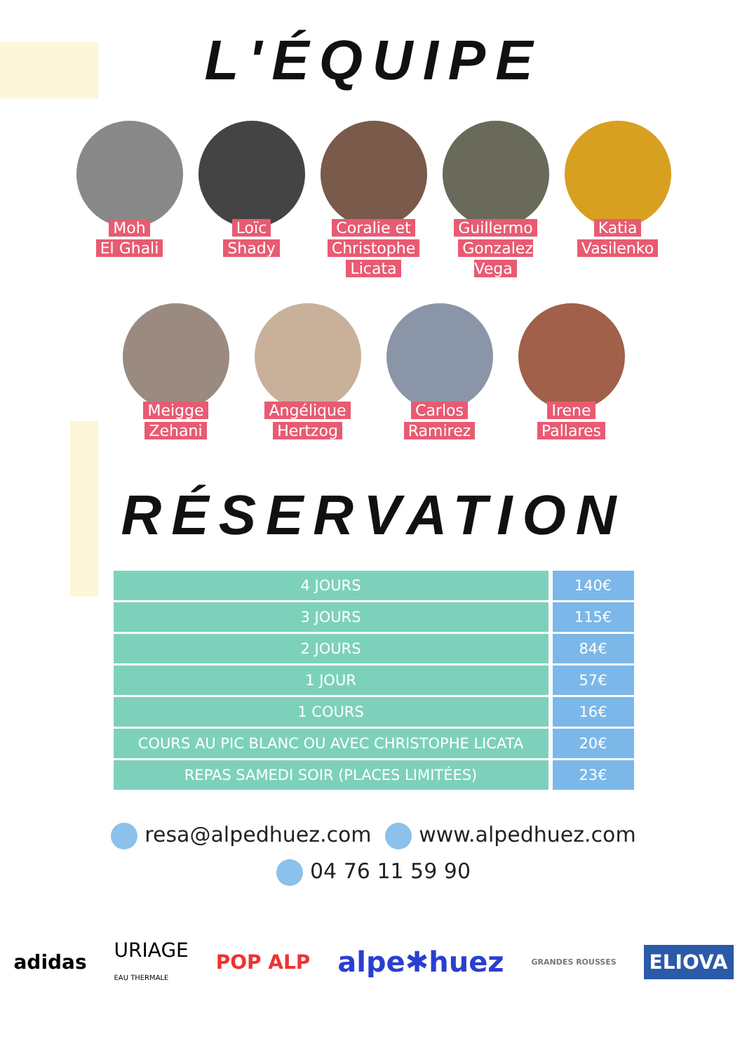L'ÉQUIPE
Moh
El Ghali
Loïc
Shady
Coralie et
Christophe
Licata
Guillermo
Gonzalez Vega
Katia
Vasilenko
Meigge
Zehani
Angélique
Hertzog
Carlos
Ramirez
Irene
Pallares
RÉSERVATION
| 4 JOURS | 140€ |
| 3 JOURS | 115€ |
| 2 JOURS | 84€ |
| 1 JOUR | 57€ |
| 1 COURS | 16€ |
| COURS AU PIC BLANC OU AVEC CHRISTOPHE LICATA | 20€ |
| REPAS SAMEDI SOIR (PLACES LIMITÉES) | 23€ |
resa@alpedhuez.com www.alpedhuez.com
04 76 11 59 90
adidas URIAGE
EAU THERMALE POP ALP alpe✱huez GRANDES ROUSSES ELIOVA